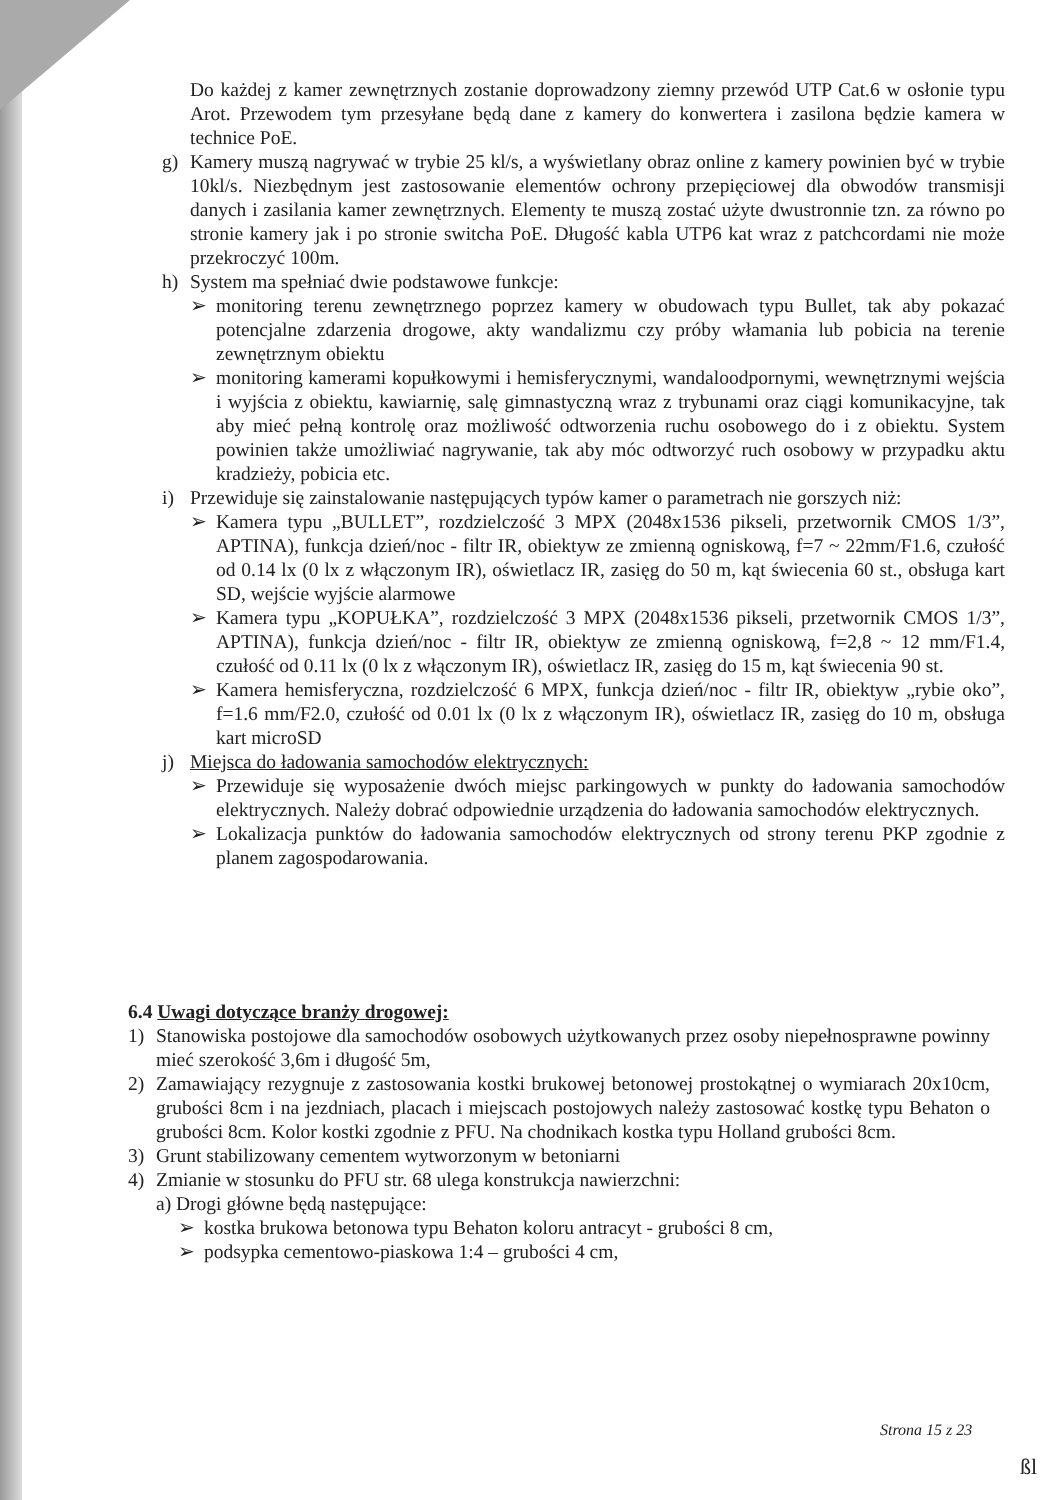Do każdej z kamer zewnętrznych zostanie doprowadzony ziemny przewód UTP Cat.6 w osłonie typu Arot. Przewodem tym przesyłane będą dane z kamery do konwertera i zasilona będzie kamera w technice PoE.
g) Kamery muszą nagrywać w trybie 25 kl/s, a wyświetlany obraz online z kamery powinien być w trybie 10kl/s. Niezbędnym jest zastosowanie elementów ochrony przepięciowej dla obwodów transmisji danych i zasilania kamer zewnętrznych. Elementy te muszą zostać użyte dwustronnie tzn. za równo po stronie kamery jak i po stronie switcha PoE. Długość kabla UTP6 kat wraz z patchcordami nie może przekroczyć 100m.
h) System ma spełniać dwie podstawowe funkcje:
➢ monitoring terenu zewnętrznego poprzez kamery w obudowach typu Bullet, tak aby pokazać potencjalne zdarzenia drogowe, akty wandalizmu czy próby włamania lub pobicia na terenie zewnętrznym obiektu
➢ monitoring kamerami kopułkowymi i hemisferycznymi, wandaloodpornymi, wewnętrznymi wejścia i wyjścia z obiektu, kawiarnię, salę gimnastyczną wraz z trybunami oraz ciągi komunikacyjne, tak aby mieć pełną kontrolę oraz możliwość odtworzenia ruchu osobowego do i z obiektu. System powinien także umożliwiać nagrywanie, tak aby móc odtworzyć ruch osobowy w przypadku aktu kradzieży, pobicia etc.
i) Przewiduje się zainstalowanie następujących typów kamer o parametrach nie gorszych niż:
➢ Kamera typu „BULLET”, rozdzielczość 3 MPX (2048x1536 pikseli, przetwornik CMOS 1/3”, APTINA), funkcja dzień/noc - filtr IR, obiektyw ze zmienną ogniskową, f=7 ~ 22mm/F1.6, czułość od 0.14 lx (0 lx z włączonym IR), oświetlacz IR, zasięg do 50 m, kąt świecenia 60 st., obsługa kart SD, wejście wyjście alarmowe
➢ Kamera typu „KOPUŁKA”, rozdzielczość 3 MPX (2048x1536 pikseli, przetwornik CMOS 1/3”, APTINA), funkcja dzień/noc - filtr IR, obiektyw ze zmienną ogniskową, f=2,8 ~ 12 mm/F1.4, czułość od 0.11 lx (0 lx z włączonym IR), oświetlacz IR, zasięg do 15 m, kąt świecenia 90 st.
➢ Kamera hemisferyczna, rozdzielczość 6 MPX, funkcja dzień/noc - filtr IR, obiektyw „rybie oko”, f=1.6 mm/F2.0, czułość od 0.01 lx (0 lx z włączonym IR), oświetlacz IR, zasięg do 10 m, obsługa kart microSD
j) Miejsca do ładowania samochodów elektrycznych:
➢ Przewiduje się wyposażenie dwóch miejsc parkingowych w punkty do ładowania samochodów elektrycznych. Należy dobrać odpowiednie urządzenia do ładowania samochodów elektrycznych.
➢ Lokalizacja punktów do ładowania samochodów elektrycznych od strony terenu PKP zgodnie z planem zagospodarowania.
6.4 Uwagi dotyczące branży drogowej:
1) Stanowiska postojowe dla samochodów osobowych użytkowanych przez osoby niepełnosprawne powinny mieć szerokość 3,6m i długość 5m,
2) Zamawiający rezygnuje z zastosowania kostki brukowej betonowej prostokątnej o wymiarach 20x10cm, grubości 8cm i na jezdniach, placach i miejscach postojowych należy zastosować kostkę typu Behaton o grubości 8cm. Kolor kostki zgodnie z PFU. Na chodnikach kostka typu Holland grubości 8cm.
3) Grunt stabilizowany cementem wytworzonym w betoniarni
4) Zmianie w stosunku do PFU str. 68 ulega konstrukcja nawierzchni:
a) Drogi główne będą następujące:
➢ kostka brukowa betonowa typu Behaton koloru antracyt - grubości 8 cm,
➢ podsypka cementowo-piaskowa 1:4 – grubości 4 cm,
Strona 15 z 23
ßl